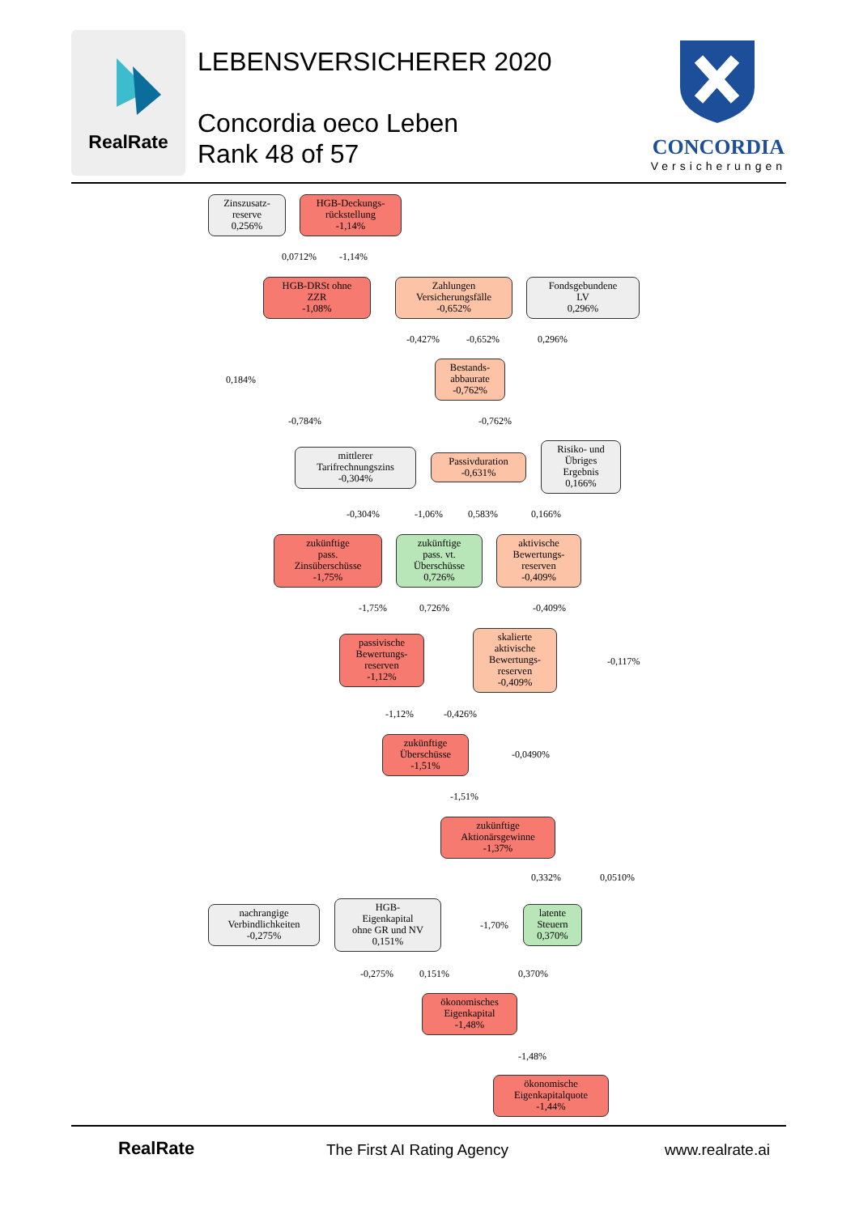RealRate
LEBENSVERSICHERER 2020
Concordia oeco Leben
Rank 48 of 57
CONCORDIA
Versicherungen
Zinszusatz-
reserve
0,256%
HGB-Deckungs-
rückstellung
-1,14%
0,0712% -1,14%
HGB-DRSt ohne
ZZR
-1,08%
Zahlungen
Versicherungsfälle
-0,652%
Fondsgebundene
LV
0,296%
-0,427% -0,652% 0,296%
0,184%
Bestands-
abbaurate
-0,762%
-0,784% -0,762%
mittlerer
Tarifrechnungszins
-0,304%
Passivduration
-0,631%
Risiko- und
Übriges
Ergebnis
0,166%
-0,304% -1,06% 0,583% 0,166%
zukünftige
pass.
Zinsüberschüsse
-1,75%
zukünftige
pass. vt.
Überschüsse
0,726%
aktivische
Bewertungs-
reserven
-0,409%
-1,75% 0,726% -0,409%
passivische
Bewertungs-
reserven
-1,12%
skalierte
aktivische
Bewertungs-
reserven
-0,409%
-0,117%
-1,12% -0,426%
zukünftige
Überschüsse
-1,51%
-0,0490%
-1,51%
zukünftige
Aktionärsgewinne
-1,37%
0,332% 0,0510%
nachrangige
Verbindlichkeiten
-0,275%
HGB-
Eigenkapital
ohne GR und NV
0,151%
-1,70%
latente
Steuern
0,370%
-0,275% 0,151% 0,370%
ökonomisches
Eigenkapital
-1,48%
-1,48%
ökonomische
Eigenkapitalquote
-1,44%
RealRate The First AI Rating Agency www.realrate.ai